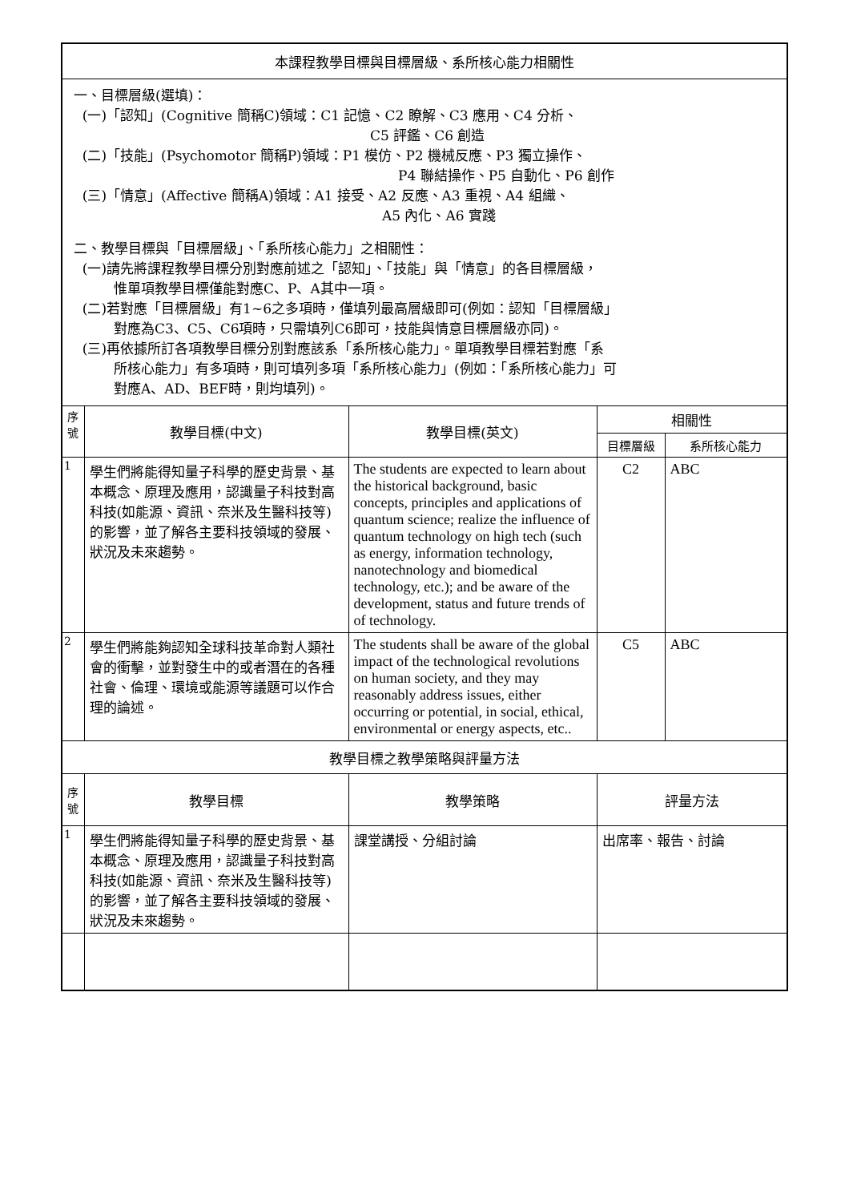| 本課程教學目標與目標層級、系所核心能力相關性 | | | | |
| 一、目標層級(選填)： (一)「認知」(Cognitive 簡稱C)領域：C1 記憶、C2 瞭解、C3 應用、C4 分析、 C5 評鑑、C6 創造 (二)「技能」(Psychomotor 簡稱P)領域：P1 模仿、P2 機械反應、P3 獨立操作、 P4 聯結操作、P5 自動化、P6 創作 (三)「情意」(Affective 簡稱A)領域：A1 接受、A2 反應、A3 重視、A4 組織、 A5 內化、A6 實踐 二、教學目標與「目標層級」、「系所核心能力」之相關性： (一)請先將課程教學目標分別對應前述之「認知」、「技能」與「情意」的各目標層級， 惟單項教學目標僅能對應C、P、A其中一項。 (二)若對應「目標層級」有1~6之多項時，僅填列最高層級即可(例如：認知「目標層級」 對應為C3、C5、C6項時，只需填列C6即可，技能與情意目標層級亦同)。 (三)再依據所訂各項教學目標分別對應該系「系所核心能力」。單項教學目標若對應「系 所核心能力」有多項時，則可填列多項「系所核心能力」(例如：「系所核心能力」可 對應A、AD、BEF時，則均填列)。 | | | | |
| 序 號 | 教學目標(中文) | 教學目標(英文) | 相關性 | |
| | | | 目標層級 | 系所核心能力 |
| 1 | 學生們將能得知量子科學的歷史背景、基本概念、原理及應用，認識量子科技對高科技(如能源、資訊、奈米及生醫科技等)的影響，並了解各主要科技領域的發展、狀況及未來趨勢。 | The students are expected to learn about the historical background, basic concepts, principles and applications of quantum science; realize the influence of quantum technology on high tech (such as energy, information technology, nanotechnology and biomedical technology, etc.); and be aware of the development, status and future trends of of technology. | C2 | ABC |
| 2 | 學生們將能夠認知全球科技革命對人類社會的衝擊，並對發生中的或者潛在的各種社會、倫理、環境或能源等議題可以作合理的論述。 | The students shall be aware of the global impact of the technological revolutions on human society, and they may reasonably address issues, either occurring or potential, in social, ethical, environmental or energy aspects, etc.. | C5 | ABC |
| 教學目標之教學策略與評量方法 | | | | |
| 序 號 | 教學目標 | 教學策略 | 評量方法 | |
| 1 | 學生們將能得知量子科學的歷史背景、基本概念、原理及應用，認識量子科技對高科技(如能源、資訊、奈米及生醫科技等)的影響，並了解各主要科技領域的發展、狀況及未來趨勢。 | 課堂講授、分組討論 | 出席率、報告、討論 | |